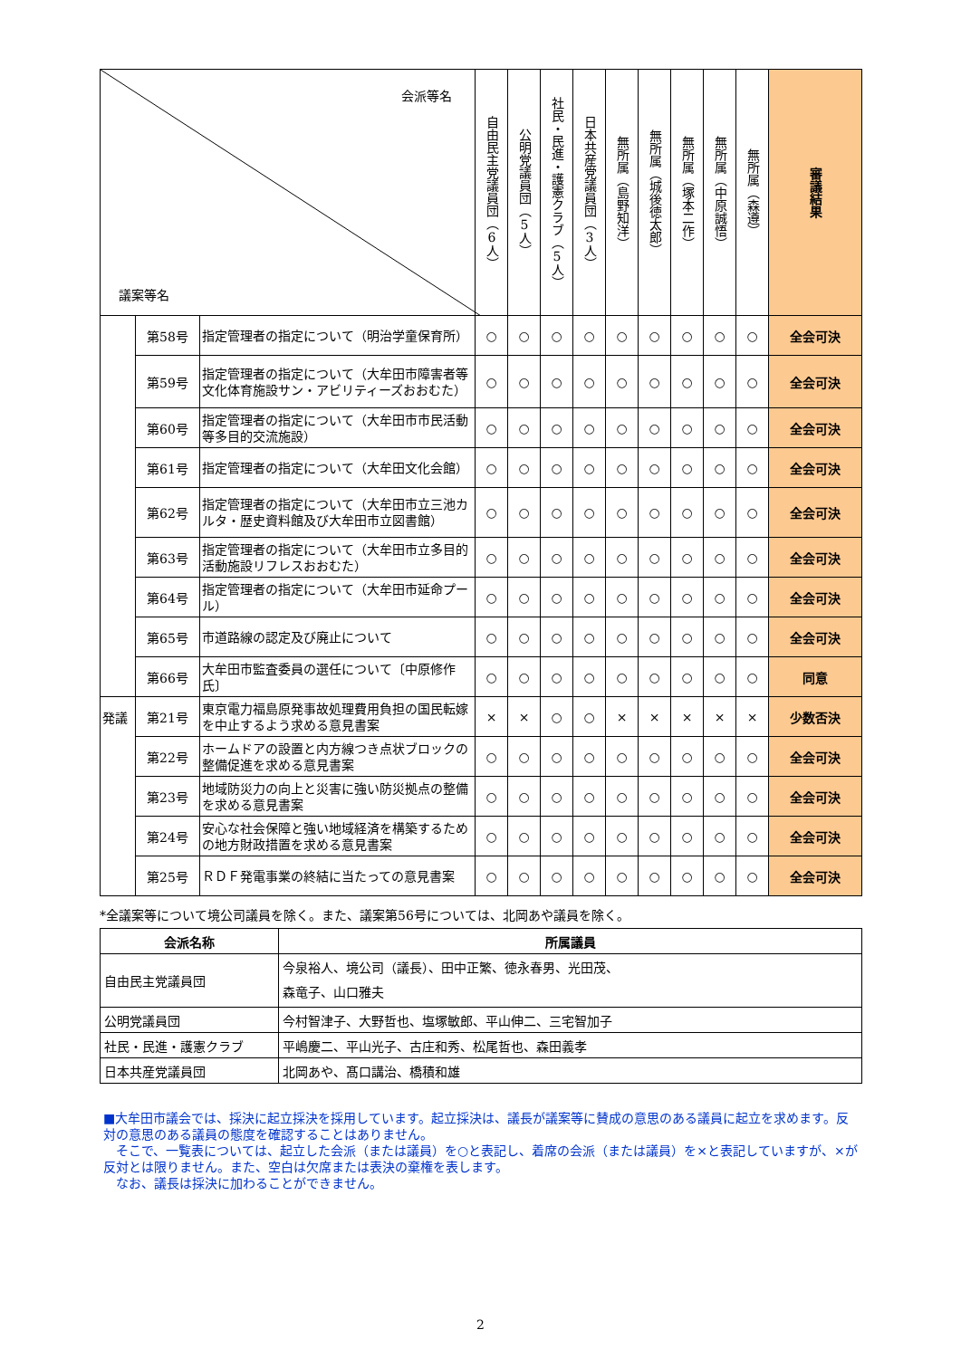| 会派等名 議案等名 | | | 自由民主党議員団（6人） | 公明党議員団（5人） | 社民・民進・護憲クラブ（5人） | 日本共産党議員団（3人） | 無所属（島野知洋） | 無所属（城後徳太郎） | 無所属（塚本二作） | 無所属（中原誠悟） | 無所属（森遵） | 審議結果 |
| --- | --- | --- | --- | --- | --- | --- | --- | --- | --- | --- | --- | --- |
| | 第58号 | 指定管理者の指定について（明治学童保育所） | ○ | ○ | ○ | ○ | ○ | ○ | ○ | ○ | ○ | 全会可決 |
| | 第59号 | 指定管理者の指定について（大牟田市障害者等文化体育施設サン・アビリティーズおおむた） | ○ | ○ | ○ | ○ | ○ | ○ | ○ | ○ | ○ | 全会可決 |
| | 第60号 | 指定管理者の指定について（大牟田市市民活動等多目的交流施設） | ○ | ○ | ○ | ○ | ○ | ○ | ○ | ○ | ○ | 全会可決 |
| | 第61号 | 指定管理者の指定について（大牟田文化会館） | ○ | ○ | ○ | ○ | ○ | ○ | ○ | ○ | ○ | 全会可決 |
| | 第62号 | 指定管理者の指定について（大牟田市立三池カルタ・歴史資料館及び大牟田市立図書館） | ○ | ○ | ○ | ○ | ○ | ○ | ○ | ○ | ○ | 全会可決 |
| | 第63号 | 指定管理者の指定について（大牟田市立多目的活動施設リフレスおおむた） | ○ | ○ | ○ | ○ | ○ | ○ | ○ | ○ | ○ | 全会可決 |
| | 第64号 | 指定管理者の指定について（大牟田市延命プール） | ○ | ○ | ○ | ○ | ○ | ○ | ○ | ○ | ○ | 全会可決 |
| | 第65号 | 市道路線の認定及び廃止について | ○ | ○ | ○ | ○ | ○ | ○ | ○ | ○ | ○ | 全会可決 |
| | 第66号 | 大牟田市監査委員の選任について〔中原修作氏〕 | ○ | ○ | ○ | ○ | ○ | ○ | ○ | ○ | ○ | 同意 |
| 発議 | 第21号 | 東京電力福島原発事故処理費用負担の国民転嫁を中止するよう求める意見書案 | × | × | ○ | ○ | × | × | × | × | × | 少数否決 |
| | 第22号 | ホームドアの設置と内方線つき点状ブロックの整備促進を求める意見書案 | ○ | ○ | ○ | ○ | ○ | ○ | ○ | ○ | ○ | 全会可決 |
| | 第23号 | 地域防災力の向上と災害に強い防災拠点の整備を求める意見書案 | ○ | ○ | ○ | ○ | ○ | ○ | ○ | ○ | ○ | 全会可決 |
| | 第24号 | 安心な社会保障と強い地域経済を構築するための地方財政措置を求める意見書案 | ○ | ○ | ○ | ○ | ○ | ○ | ○ | ○ | ○ | 全会可決 |
| | 第25号 | ＲＤＦ発電事業の終結に当たっての意見書案 | ○ | ○ | ○ | ○ | ○ | ○ | ○ | ○ | ○ | 全会可決 |
*全議案等について境公司議員を除く。また、議案第56号については、北岡あや議員を除く。
| 会派名称 | 所属議員 |
| --- | --- |
| 自由民主党議員団 | 今泉裕人、境公司（議長）、田中正繁、徳永春男、光田茂、 森竜子、山口雅夫 |
| 公明党議員団 | 今村智津子、大野哲也、塩塚敏郎、平山伸二、三宅智加子 |
| 社民・民進・護憲クラブ | 平嶋慶二、平山光子、古庄和秀、松尾哲也、森田義孝 |
| 日本共産党議員団 | 北岡あや、髙口講治、橋積和雄 |
■大牟田市議会では、採決に起立採決を採用しています。起立採決は、議長が議案等に賛成の意思のある議員に起立を求めます。反対の意思のある議員の態度を確認することはありません。
　そこで、一覧表については、起立した会派（または議員）を○と表記し、着席の会派（または議員）を×と表記していますが、×が反対とは限りません。また、空白は欠席または表決の棄権を表します。
　なお、議長は採決に加わることができません。
2